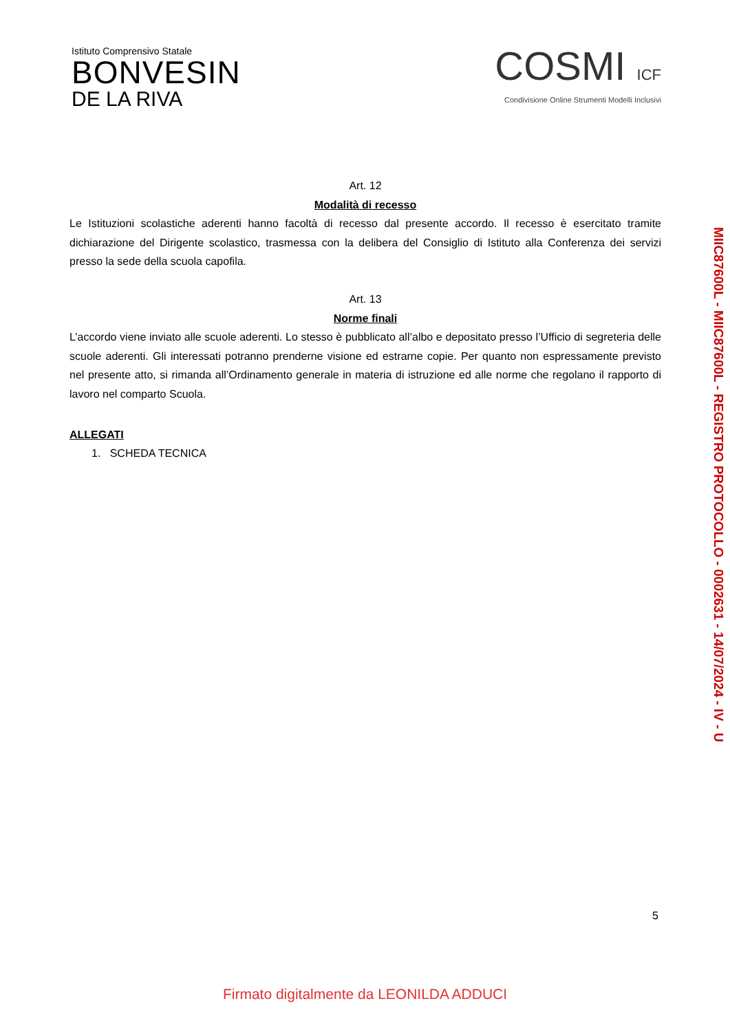Istituto Comprensivo Statale
BONVESIN
DE LA RIVA
COSMI ICF
Condivisione Online Strumenti Modelli Inclusivi
Art. 12
Modalità di recesso
Le Istituzioni scolastiche aderenti hanno facoltà di recesso dal presente accordo. Il recesso è esercitato tramite dichiarazione del Dirigente scolastico, trasmessa con la delibera del Consiglio di Istituto alla Conferenza dei servizi presso la sede della scuola capofila.
Art. 13
Norme finali
L’accordo viene inviato alle scuole aderenti. Lo stesso è pubblicato all’albo e depositato presso l’Ufficio di segreteria delle scuole aderenti. Gli interessati potranno prenderne visione ed estrarne copie. Per quanto non espressamente previsto nel presente atto, si rimanda all’Ordinamento generale in materia di istruzione ed alle norme che regolano il rapporto di lavoro nel comparto Scuola.
ALLEGATI
1. SCHEDA TECNICA
MIIC87600L - MIIC87600L - REGISTRO PROTOCOLLO - 0002631 - 14/07/2024 - IV - U
5
Firmato digitalmente da LEONILDA ADDUCI